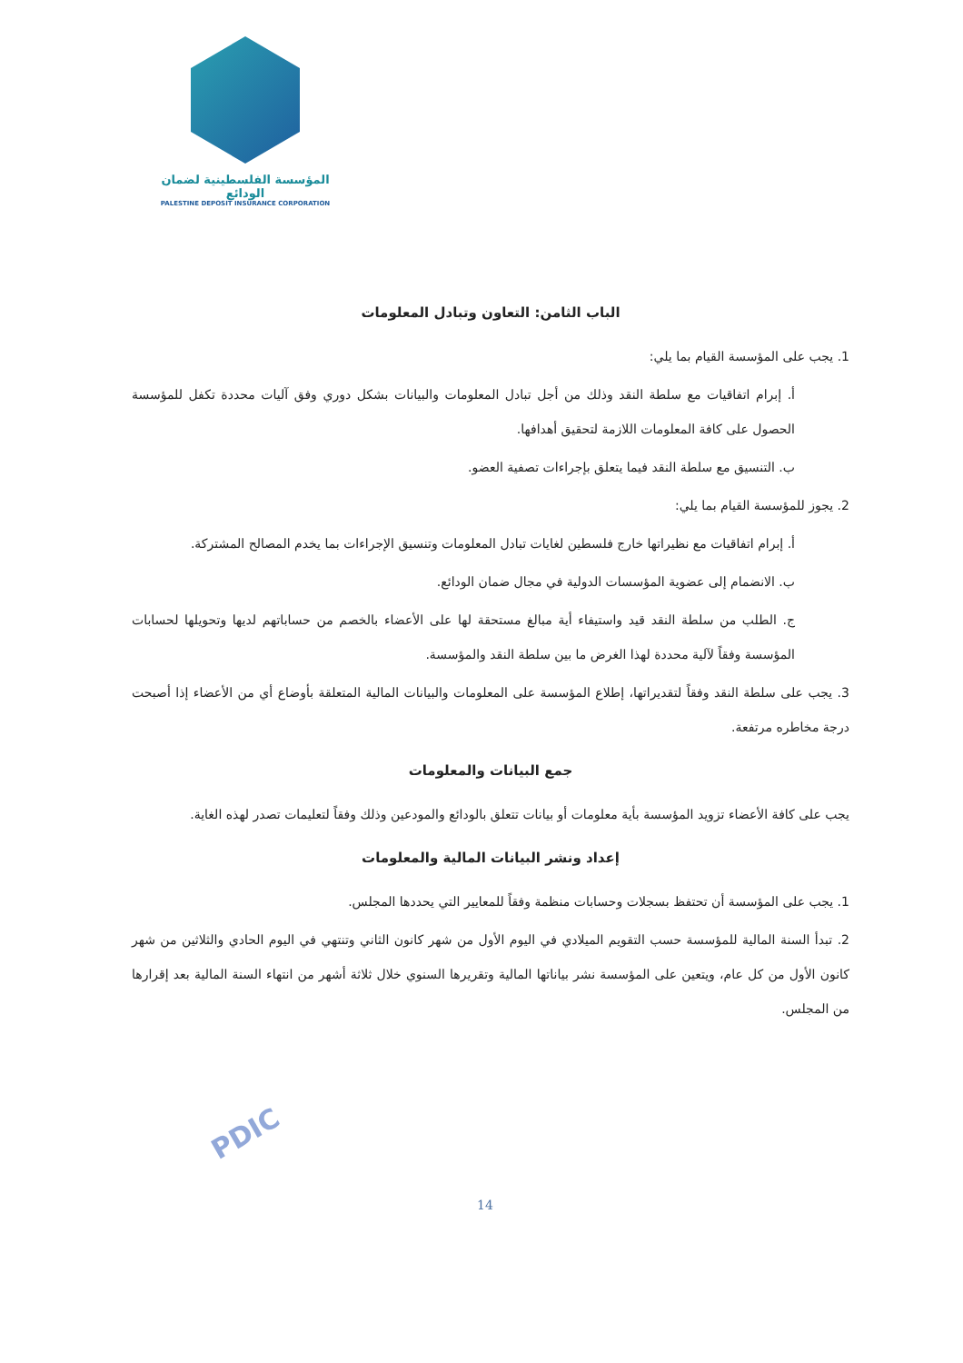المؤسسة الفلسطينية لضمان الودائع
PALESTINE DEPOSIT INSURANCE CORPORATION
الباب الثامن: التعاون وتبادل المعلومات
1. يجب على المؤسسة القيام بما يلي:
أ. إبرام اتفاقيات مع سلطة النقد وذلك من أجل تبادل المعلومات والبيانات بشكل دوري وفق آليات محددة تكفل للمؤسسة الحصول على كافة المعلومات اللازمة لتحقيق أهدافها.
ب. التنسيق مع سلطة النقد فيما يتعلق بإجراءات تصفية العضو.
2. يجوز للمؤسسة القيام بما يلي:
أ. إبرام اتفاقيات مع نظيراتها خارج فلسطين لغايات تبادل المعلومات وتنسيق الإجراءات بما يخدم المصالح المشتركة.
ب. الانضمام إلى عضوية المؤسسات الدولية في مجال ضمان الودائع.
ج. الطلب من سلطة النقد قيد واستيفاء أية مبالغ مستحقة لها على الأعضاء بالخصم من حساباتهم لديها وتحويلها لحسابات المؤسسة وفقاً لآلية محددة لهذا الغرض ما بين سلطة النقد والمؤسسة.
3. يجب على سلطة النقد وفقاً لتقديراتها، إطلاع المؤسسة على المعلومات والبيانات المالية المتعلقة بأوضاع أي من الأعضاء إذا أصبحت درجة مخاطره مرتفعة.
جمع البيانات والمعلومات
يجب على كافة الأعضاء تزويد المؤسسة بأية معلومات أو بيانات تتعلق بالودائع والمودعين وذلك وفقاً لتعليمات تصدر لهذه الغاية.
إعداد ونشر البيانات المالية والمعلومات
1. يجب على المؤسسة أن تحتفظ بسجلات وحسابات منظمة وفقاً للمعايير التي يحددها المجلس.
2. تبدأ السنة المالية للمؤسسة حسب التقويم الميلادي في اليوم الأول من شهر كانون الثاني وتنتهي في اليوم الحادي والثلاثين من شهر كانون الأول من كل عام، ويتعين على المؤسسة نشر بياناتها المالية وتقريرها السنوي خلال ثلاثة أشهر من انتهاء السنة المالية بعد إقرارها من المجلس.
PDIC
14